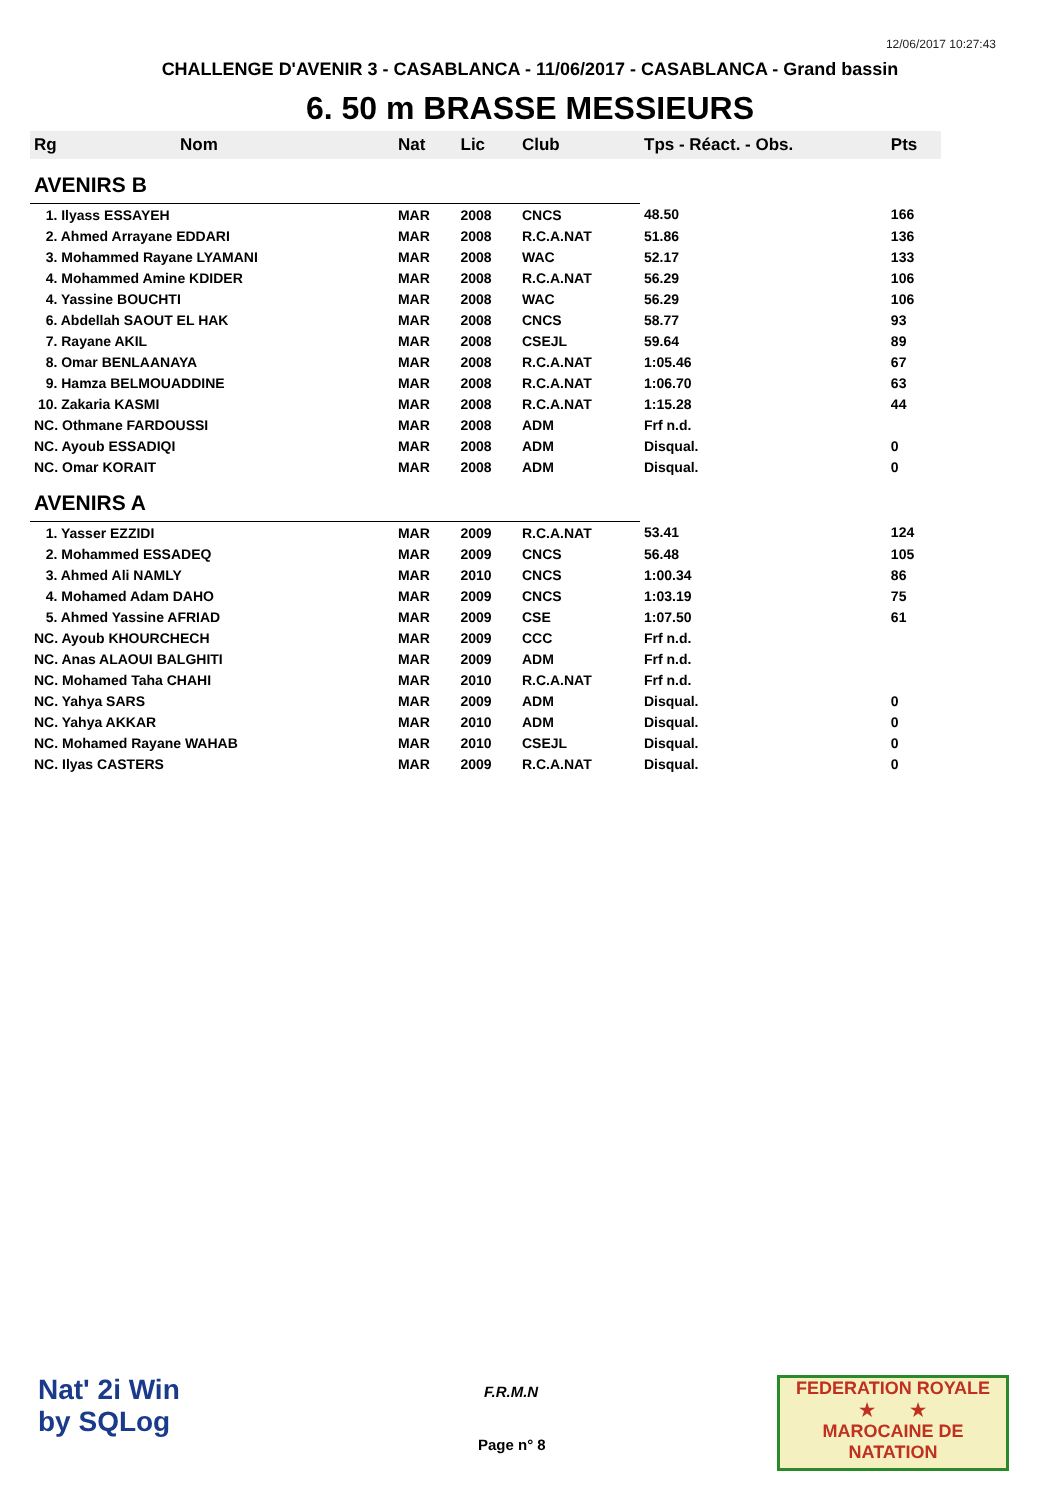12/06/2017 10:27:43
CHALLENGE D'AVENIR 3 - CASABLANCA - 11/06/2017 - CASABLANCA - Grand bassin
6. 50 m BRASSE MESSIEURS
| Rg | Nom | Nat | Lic | Club | Tps - Réact. - Obs. | Pts |
| --- | --- | --- | --- | --- | --- | --- |
| AVENIRS B | | | | | | |
| 1. Ilyass ESSAYEH | | MAR | 2008 | CNCS | 48.50 | 166 |
| 2. Ahmed Arrayane EDDARI | | MAR | 2008 | R.C.A.NAT | 51.86 | 136 |
| 3. Mohammed Rayane LYAMANI | | MAR | 2008 | WAC | 52.17 | 133 |
| 4. Mohammed Amine KDIDER | | MAR | 2008 | R.C.A.NAT | 56.29 | 106 |
| 4. Yassine BOUCHTI | | MAR | 2008 | WAC | 56.29 | 106 |
| 6. Abdellah SAOUT EL HAK | | MAR | 2008 | CNCS | 58.77 | 93 |
| 7. Rayane AKIL | | MAR | 2008 | CSEJL | 59.64 | 89 |
| 8. Omar BENLAANAYA | | MAR | 2008 | R.C.A.NAT | 1:05.46 | 67 |
| 9. Hamza BELMOUADDINE | | MAR | 2008 | R.C.A.NAT | 1:06.70 | 63 |
| 10. Zakaria KASMI | | MAR | 2008 | R.C.A.NAT | 1:15.28 | 44 |
| NC. Othmane FARDOUSSI | | MAR | 2008 | ADM | Frf n.d. | |
| NC. Ayoub ESSADIQI | | MAR | 2008 | ADM | Disqual. | 0 |
| NC. Omar KORAIT | | MAR | 2008 | ADM | Disqual. | 0 |
| AVENIRS A | | | | | | |
| 1. Yasser EZZIDI | | MAR | 2009 | R.C.A.NAT | 53.41 | 124 |
| 2. Mohammed ESSADEQ | | MAR | 2009 | CNCS | 56.48 | 105 |
| 3. Ahmed Ali NAMLY | | MAR | 2010 | CNCS | 1:00.34 | 86 |
| 4. Mohamed Adam DAHO | | MAR | 2009 | CNCS | 1:03.19 | 75 |
| 5. Ahmed Yassine AFRIAD | | MAR | 2009 | CSE | 1:07.50 | 61 |
| NC. Ayoub KHOURCHECH | | MAR | 2009 | CCC | Frf n.d. | |
| NC. Anas ALAOUI BALGHITI | | MAR | 2009 | ADM | Frf n.d. | |
| NC. Mohamed Taha CHAHI | | MAR | 2010 | R.C.A.NAT | Frf n.d. | |
| NC. Yahya SARS | | MAR | 2009 | ADM | Disqual. | 0 |
| NC. Yahya AKKAR | | MAR | 2010 | ADM | Disqual. | 0 |
| NC. Mohamed Rayane WAHAB | | MAR | 2010 | CSEJL | Disqual. | 0 |
| NC. Ilyas CASTERS | | MAR | 2009 | R.C.A.NAT | Disqual. | 0 |
Nat' 2i Win
by SQLog
F.R.M.N
Page n° 8
FEDERATION ROYALE
★ ★
MAROCAINE DE NATATION